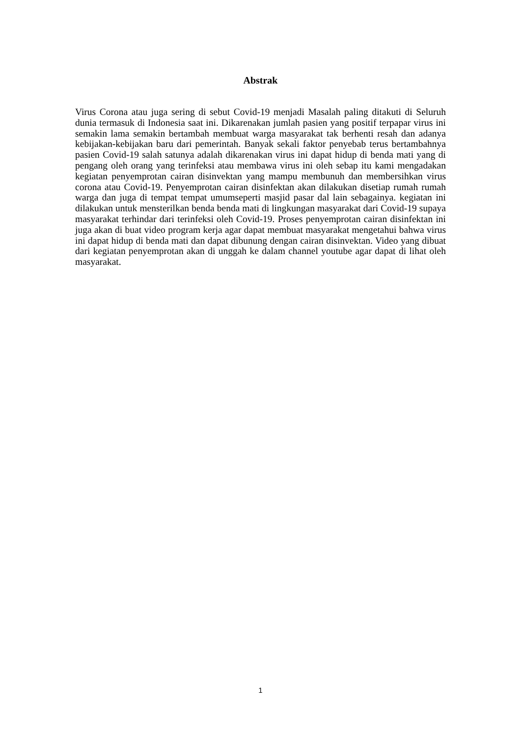Abstrak
Virus Corona atau juga sering di sebut Covid-19 menjadi Masalah paling ditakuti di Seluruh dunia termasuk di Indonesia saat ini. Dikarenakan jumlah pasien yang positif terpapar virus ini semakin lama semakin bertambah membuat warga masyarakat tak berhenti resah dan adanya kebijakan-kebijakan baru dari pemerintah. Banyak sekali faktor penyebab terus bertambahnya pasien Covid-19 salah satunya adalah dikarenakan virus ini dapat hidup di benda mati yang di pengang oleh orang yang terinfeksi atau membawa virus ini oleh sebap itu kami mengadakan kegiatan penyemprotan cairan disinvektan yang mampu membunuh dan membersihkan virus corona atau Covid-19. Penyemprotan cairan disinfektan akan dilakukan disetiap rumah rumah warga dan juga di tempat tempat umumseperti masjid pasar dal lain sebagainya. kegiatan ini dilakukan untuk mensterilkan benda benda mati di lingkungan masyarakat dari Covid-19 supaya masyarakat terhindar dari terinfeksi oleh Covid-19. Proses penyemprotan cairan disinfektan ini juga akan di buat video program kerja agar dapat membuat masyarakat mengetahui bahwa virus ini dapat hidup di benda mati dan dapat dibunung dengan cairan disinvektan. Video yang dibuat dari kegiatan penyemprotan akan di unggah ke dalam channel youtube agar dapat di lihat oleh masyarakat.
1